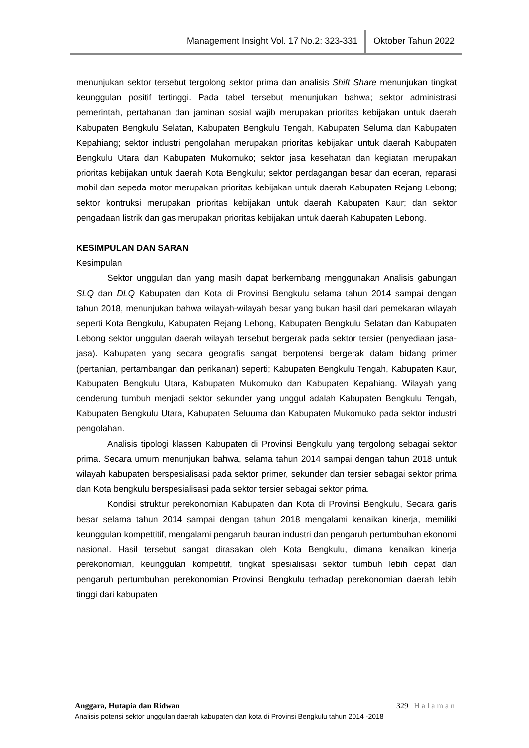Management Insight Vol. 17 No.2: 323-331 Oktober Tahun 2022
menunjukan sektor tersebut tergolong sektor prima dan analisis Shift Share menunjukan tingkat keunggulan positif tertinggi. Pada tabel tersebut menunjukan bahwa; sektor administrasi pemerintah, pertahanan dan jaminan sosial wajib merupakan prioritas kebijakan untuk daerah Kabupaten Bengkulu Selatan, Kabupaten Bengkulu Tengah, Kabupaten Seluma dan Kabupaten Kepahiang; sektor industri pengolahan merupakan prioritas kebijakan untuk daerah Kabupaten Bengkulu Utara dan Kabupaten Mukomuko; sektor jasa kesehatan dan kegiatan merupakan prioritas kebijakan untuk daerah Kota Bengkulu; sektor perdagangan besar dan eceran, reparasi mobil dan sepeda motor merupakan prioritas kebijakan untuk daerah Kabupaten Rejang Lebong; sektor kontruksi merupakan prioritas kebijakan untuk daerah Kabupaten Kaur; dan sektor pengadaan listrik dan gas merupakan prioritas kebijakan untuk daerah Kabupaten Lebong.
KESIMPULAN DAN SARAN
Kesimpulan
Sektor unggulan dan yang masih dapat berkembang menggunakan Analisis gabungan SLQ dan DLQ Kabupaten dan Kota di Provinsi Bengkulu selama tahun 2014 sampai dengan tahun 2018, menunjukan bahwa wilayah-wilayah besar yang bukan hasil dari pemekaran wilayah seperti Kota Bengkulu, Kabupaten Rejang Lebong, Kabupaten Bengkulu Selatan dan Kabupaten Lebong sektor unggulan daerah wilayah tersebut bergerak pada sektor tersier (penyediaan jasa-jasa). Kabupaten yang secara geografis sangat berpotensi bergerak dalam bidang primer (pertanian, pertambangan dan perikanan) seperti; Kabupaten Bengkulu Tengah, Kabupaten Kaur, Kabupaten Bengkulu Utara, Kabupaten Mukomuko dan Kabupaten Kepahiang. Wilayah yang cenderung tumbuh menjadi sektor sekunder yang unggul adalah Kabupaten Bengkulu Tengah, Kabupaten Bengkulu Utara, Kabupaten Seluuma dan Kabupaten Mukomuko pada sektor industri pengolahan.
Analisis tipologi klassen Kabupaten di Provinsi Bengkulu yang tergolong sebagai sektor prima. Secara umum menunjukan bahwa, selama tahun 2014 sampai dengan tahun 2018 untuk wilayah kabupaten berspesialisasi pada sektor primer, sekunder dan tersier sebagai sektor prima dan Kota bengkulu berspesialisasi pada sektor tersier sebagai sektor prima.
Kondisi struktur perekonomian Kabupaten dan Kota di Provinsi Bengkulu, Secara garis besar selama tahun 2014 sampai dengan tahun 2018 mengalami kenaikan kinerja, memiliki keunggulan kompettitif, mengalami pengaruh bauran industri dan pengaruh pertumbuhan ekonomi nasional. Hasil tersebut sangat dirasakan oleh Kota Bengkulu, dimana kenaikan kinerja perekonomian, keunggulan kompetitif, tingkat spesialisasi sektor tumbuh lebih cepat dan pengaruh pertumbuhan perekonomian Provinsi Bengkulu terhadap perekonomian daerah lebih tinggi dari kabupaten
Anggara, Hutapia dan Ridwan 329 | Halaman
Analisis potensi sektor unggulan daerah kabupaten dan kota di Provinsi Bengkulu tahun 2014 -2018